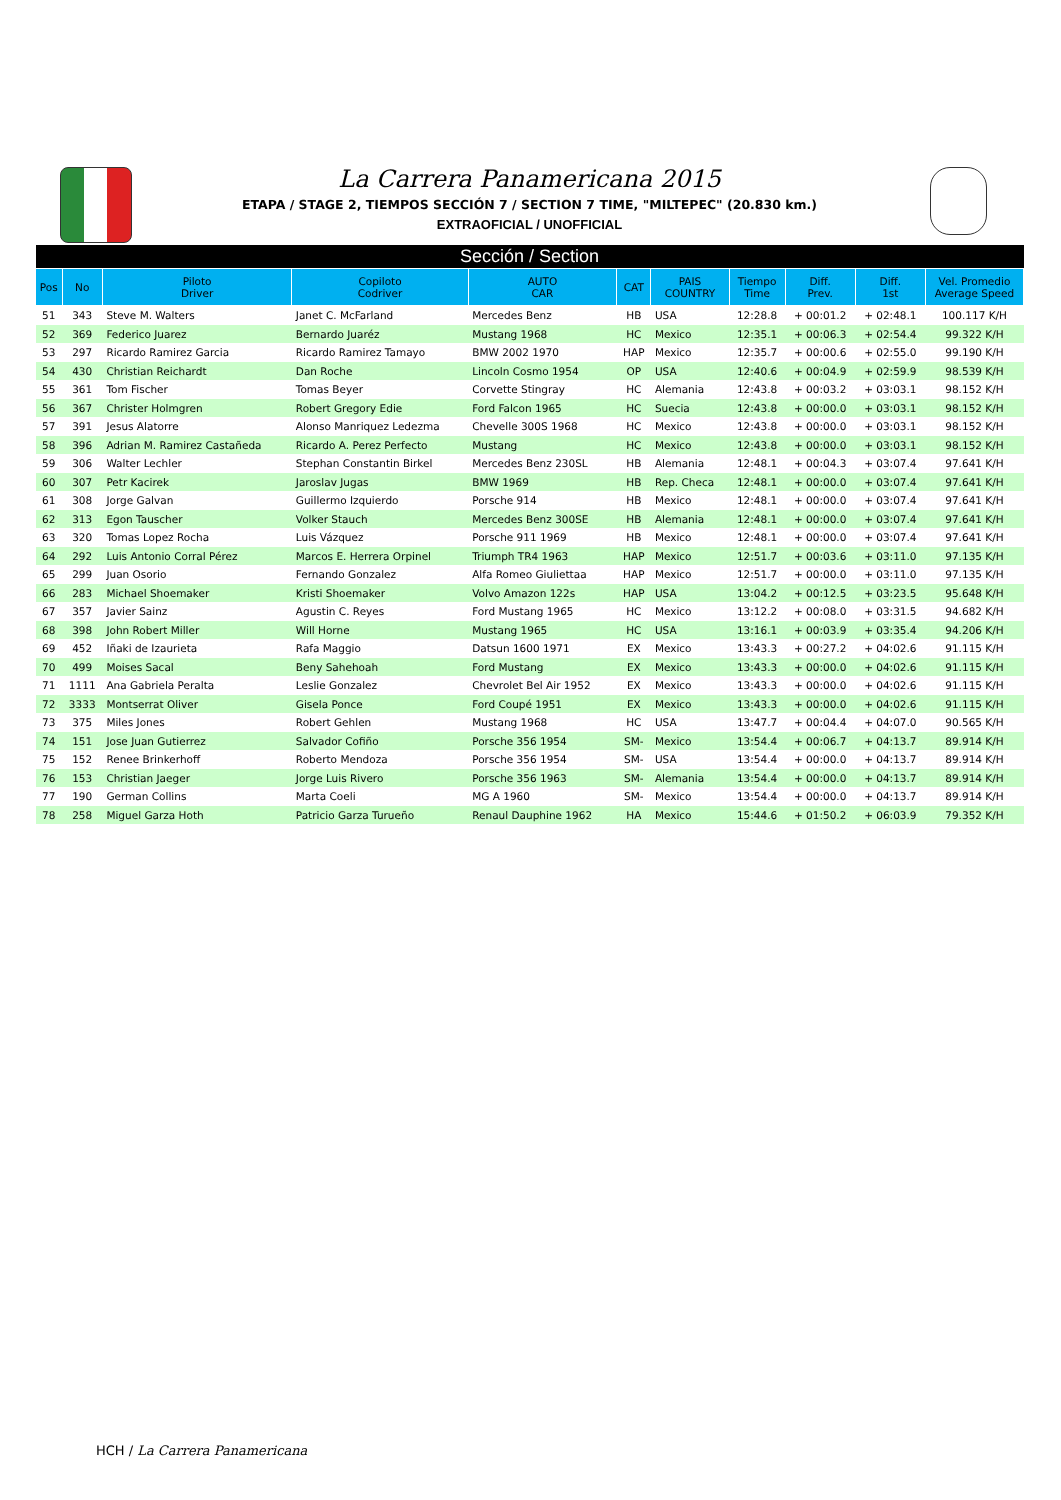La Carrera Panamericana 2015
ETAPA / STAGE 2, TIEMPOS SECCIÓN 7 / SECTION 7 TIME, "MILTEPEC" (20.830 km.)
EXTRAOFICIAL / UNOFFICIAL
| Sección / Section | | | | | | | | | | |
| Pos | No | Piloto Driver | Copiloto Codriver | AUTO CAR | CAT | PAIS COUNTRY | Tiempo Time | Diff. Prev. | Diff. 1st | Vel. Promedio Average Speed |
| 51 | 343 | Steve M. Walters | Janet C. McFarland | Mercedes Benz | HB | USA | 12:28.8 | + 00:01.2 | + 02:48.1 | 100.117 K/H |
| 52 | 369 | Federico Juarez | Bernardo Juaréz | Mustang 1968 | HC | Mexico | 12:35.1 | + 00:06.3 | + 02:54.4 | 99.322 K/H |
| 53 | 297 | Ricardo Ramirez Garcia | Ricardo Ramirez Tamayo | BMW 2002 1970 | HAP | Mexico | 12:35.7 | + 00:00.6 | + 02:55.0 | 99.190 K/H |
| 54 | 430 | Christian Reichardt | Dan Roche | Lincoln Cosmo 1954 | OP | USA | 12:40.6 | + 00:04.9 | + 02:59.9 | 98.539 K/H |
| 55 | 361 | Tom Fischer | Tomas Beyer | Corvette Stingray | HC | Alemania | 12:43.8 | + 00:03.2 | + 03:03.1 | 98.152 K/H |
| 56 | 367 | Christer Holmgren | Robert Gregory Edie | Ford Falcon 1965 | HC | Suecia | 12:43.8 | + 00:00.0 | + 03:03.1 | 98.152 K/H |
| 57 | 391 | Jesus Alatorre | Alonso Manriquez Ledezma | Chevelle 300S 1968 | HC | Mexico | 12:43.8 | + 00:00.0 | + 03:03.1 | 98.152 K/H |
| 58 | 396 | Adrian M. Ramirez Castañeda | Ricardo A. Perez Perfecto | Mustang | HC | Mexico | 12:43.8 | + 00:00.0 | + 03:03.1 | 98.152 K/H |
| 59 | 306 | Walter Lechler | Stephan Constantin Birkel | Mercedes Benz 230SL | HB | Alemania | 12:48.1 | + 00:04.3 | + 03:07.4 | 97.641 K/H |
| 60 | 307 | Petr Kacirek | Jaroslav Jugas | BMW 1969 | HB | Rep. Checa | 12:48.1 | + 00:00.0 | + 03:07.4 | 97.641 K/H |
| 61 | 308 | Jorge Galvan | Guillermo Izquierdo | Porsche 914 | HB | Mexico | 12:48.1 | + 00:00.0 | + 03:07.4 | 97.641 K/H |
| 62 | 313 | Egon Tauscher | Volker Stauch | Mercedes Benz 300SE | HB | Alemania | 12:48.1 | + 00:00.0 | + 03:07.4 | 97.641 K/H |
| 63 | 320 | Tomas Lopez Rocha | Luis Vázquez | Porsche 911 1969 | HB | Mexico | 12:48.1 | + 00:00.0 | + 03:07.4 | 97.641 K/H |
| 64 | 292 | Luis Antonio Corral Pérez | Marcos E. Herrera Orpinel | Triumph TR4 1963 | HAP | Mexico | 12:51.7 | + 00:03.6 | + 03:11.0 | 97.135 K/H |
| 65 | 299 | Juan Osorio | Fernando Gonzalez | Alfa Romeo Giuliettaa | HAP | Mexico | 12:51.7 | + 00:00.0 | + 03:11.0 | 97.135 K/H |
| 66 | 283 | Michael Shoemaker | Kristi Shoemaker | Volvo Amazon 122s | HAP | USA | 13:04.2 | + 00:12.5 | + 03:23.5 | 95.648 K/H |
| 67 | 357 | Javier Sainz | Agustin C. Reyes | Ford Mustang 1965 | HC | Mexico | 13:12.2 | + 00:08.0 | + 03:31.5 | 94.682 K/H |
| 68 | 398 | John Robert Miller | Will Horne | Mustang 1965 | HC | USA | 13:16.1 | + 00:03.9 | + 03:35.4 | 94.206 K/H |
| 69 | 452 | Iñaki de Izaurieta | Rafa Maggio | Datsun 1600 1971 | EX | Mexico | 13:43.3 | + 00:27.2 | + 04:02.6 | 91.115 K/H |
| 70 | 499 | Moises Sacal | Beny Sahehoah | Ford Mustang | EX | Mexico | 13:43.3 | + 00:00.0 | + 04:02.6 | 91.115 K/H |
| 71 | 1111 | Ana Gabriela Peralta | Leslie Gonzalez | Chevrolet Bel Air 1952 | EX | Mexico | 13:43.3 | + 00:00.0 | + 04:02.6 | 91.115 K/H |
| 72 | 3333 | Montserrat Oliver | Gisela Ponce | Ford Coupé 1951 | EX | Mexico | 13:43.3 | + 00:00.0 | + 04:02.6 | 91.115 K/H |
| 73 | 375 | Miles Jones | Robert Gehlen | Mustang 1968 | HC | USA | 13:47.7 | + 00:04.4 | + 04:07.0 | 90.565 K/H |
| 74 | 151 | Jose Juan Gutierrez | Salvador Cofiño | Porsche 356 1954 | SM- | Mexico | 13:54.4 | + 00:06.7 | + 04:13.7 | 89.914 K/H |
| 75 | 152 | Renee Brinkerhoff | Roberto Mendoza | Porsche 356 1954 | SM- | USA | 13:54.4 | + 00:00.0 | + 04:13.7 | 89.914 K/H |
| 76 | 153 | Christian Jaeger | Jorge Luis Rivero | Porsche 356 1963 | SM- | Alemania | 13:54.4 | + 00:00.0 | + 04:13.7 | 89.914 K/H |
| 77 | 190 | German Collins | Marta Coeli | MG A 1960 | SM- | Mexico | 13:54.4 | + 00:00.0 | + 04:13.7 | 89.914 K/H |
| 78 | 258 | Miguel Garza Hoth | Patricio Garza Turueño | Renaul Dauphine 1962 | HA | Mexico | 15:44.6 | + 01:50.2 | + 06:03.9 | 79.352 K/H |
HCH / La Carrera Panamericana